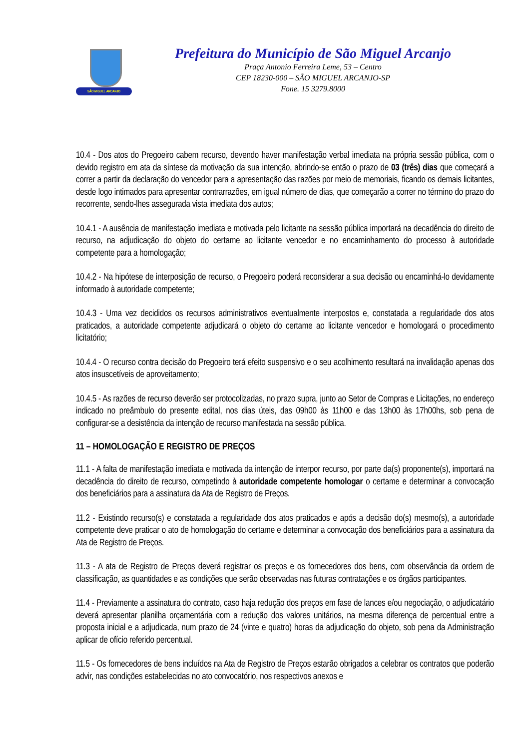SÃO MIGUEL ARCANJO
Prefeitura do Município de São Miguel Arcanjo
Praça Antonio Ferreira Leme, 53 – Centro
CEP 18230-000 – SÃO MIGUEL ARCANJO-SP
Fone. 15 3279.8000
10.4 - Dos atos do Pregoeiro cabem recurso, devendo haver manifestação verbal imediata na própria sessão pública, com o devido registro em ata da síntese da motivação da sua intenção, abrindo-se então o prazo de 03 (três) dias que começará a correr a partir da declaração do vencedor para a apresentação das razões por meio de memoriais, ficando os demais licitantes, desde logo intimados para apresentar contrarrazões, em igual número de dias, que começarão a correr no término do prazo do recorrente, sendo-lhes assegurada vista imediata dos autos;
10.4.1 - A ausência de manifestação imediata e motivada pelo licitante na sessão pública importará na decadência do direito de recurso, na adjudicação do objeto do certame ao licitante vencedor e no encaminhamento do processo à autoridade competente para a homologação;
10.4.2 - Na hipótese de interposição de recurso, o Pregoeiro poderá reconsiderar a sua decisão ou encaminhá-lo devidamente informado à autoridade competente;
10.4.3 - Uma vez decididos os recursos administrativos eventualmente interpostos e, constatada a regularidade dos atos praticados, a autoridade competente adjudicará o objeto do certame ao licitante vencedor e homologará o procedimento licitatório;
10.4.4 - O recurso contra decisão do Pregoeiro terá efeito suspensivo e o seu acolhimento resultará na invalidação apenas dos atos insuscetíveis de aproveitamento;
10.4.5 - As razões de recurso deverão ser protocolizadas, no prazo supra, junto ao Setor de Compras e Licitações, no endereço indicado no preâmbulo do presente edital, nos dias úteis, das 09h00 às 11h00 e das 13h00 às 17h00hs, sob pena de configurar-se a desistência da intenção de recurso manifestada na sessão pública.
11 – HOMOLOGAÇÃO E REGISTRO DE PREÇOS
11.1 - A falta de manifestação imediata e motivada da intenção de interpor recurso, por parte da(s) proponente(s), importará na decadência do direito de recurso, competindo à autoridade competente homologar o certame e determinar a convocação dos beneficiários para a assinatura da Ata de Registro de Preços.
11.2 - Existindo recurso(s) e constatada a regularidade dos atos praticados e após a decisão do(s) mesmo(s), a autoridade competente deve praticar o ato de homologação do certame e determinar a convocação dos beneficiários para a assinatura da Ata de Registro de Preços.
11.3 - A ata de Registro de Preços deverá registrar os preços e os fornecedores dos bens, com observância da ordem de classificação, as quantidades e as condições que serão observadas nas futuras contratações e os órgãos participantes.
11.4 - Previamente a assinatura do contrato, caso haja redução dos preços em fase de lances e/ou negociação, o adjudicatário deverá apresentar planilha orçamentária com a redução dos valores unitários, na mesma diferença de percentual entre a proposta inicial e a adjudicada, num prazo de 24 (vinte e quatro) horas da adjudicação do objeto, sob pena da Administração aplicar de ofício referido percentual.
11.5 - Os fornecedores de bens incluídos na Ata de Registro de Preços estarão obrigados a celebrar os contratos que poderão advir, nas condições estabelecidas no ato convocatório, nos respectivos anexos e